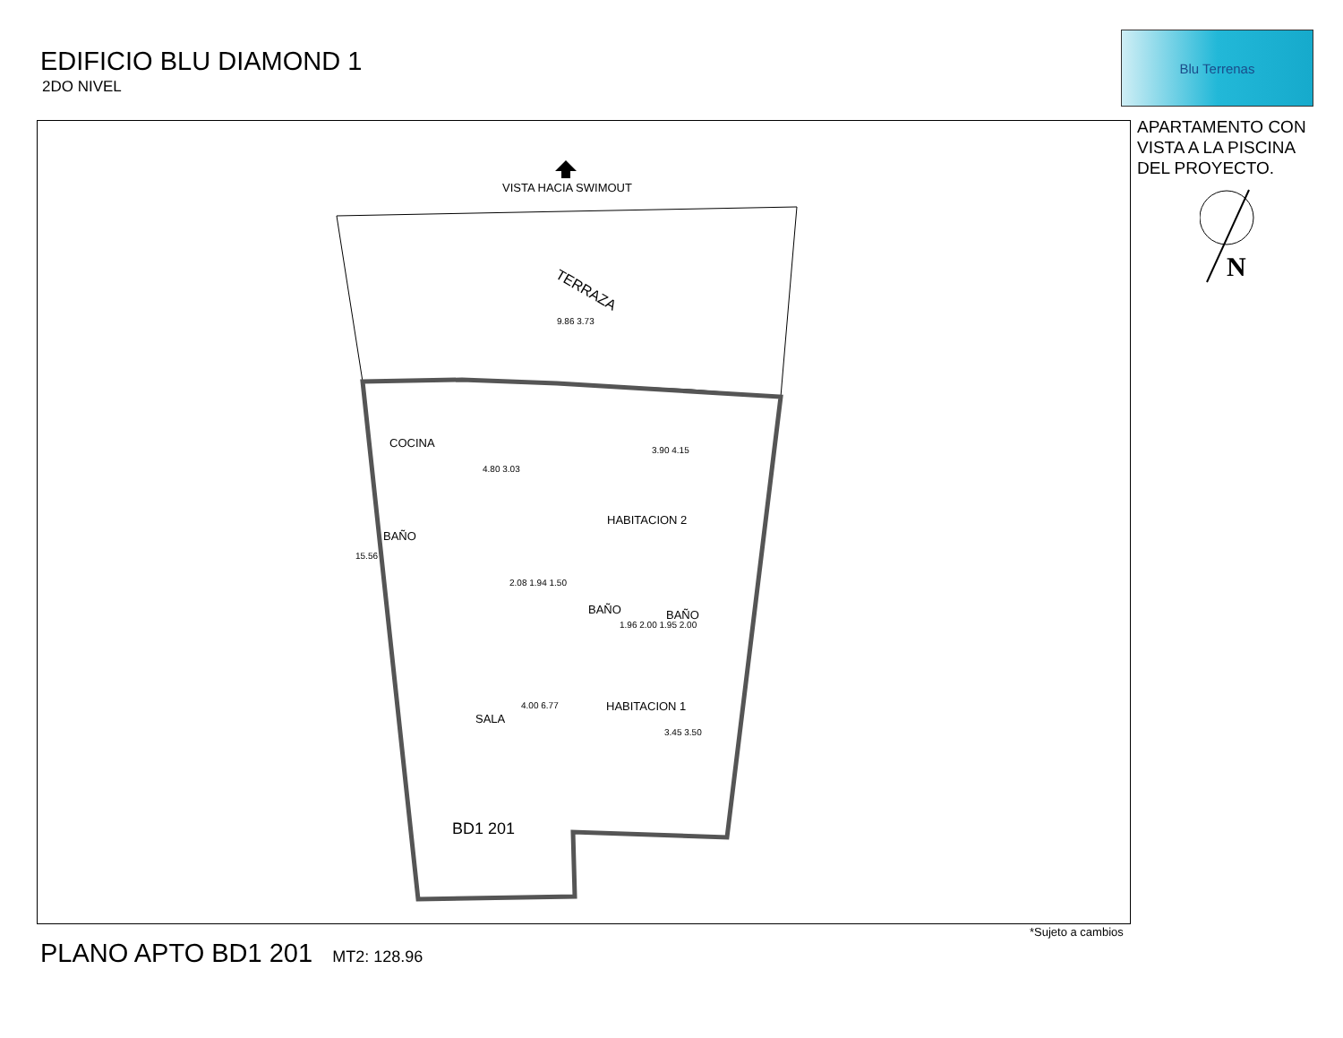EDIFICIO BLU DIAMOND 1
2DO NIVEL
Blu Terrenas
APARTAMENTO CON
VISTA A LA PISCINA
DEL PROYECTO.
N
VISTA HACIA SWIMOUT
TERRAZA
COCINA
HABITACION 2
BAÑO
BAÑO BAÑO
HABITACION 1
SALA
BD1 201
9.86 3.73
4.80 3.03
3.90 4.15
2.08 1.94 1.50
1.96 2.00 1.95 2.00
4.00 6.77
3.45 3.50
15.56
*Sujeto a cambios
PLANO APTO BD1 201 MT2: 128.96